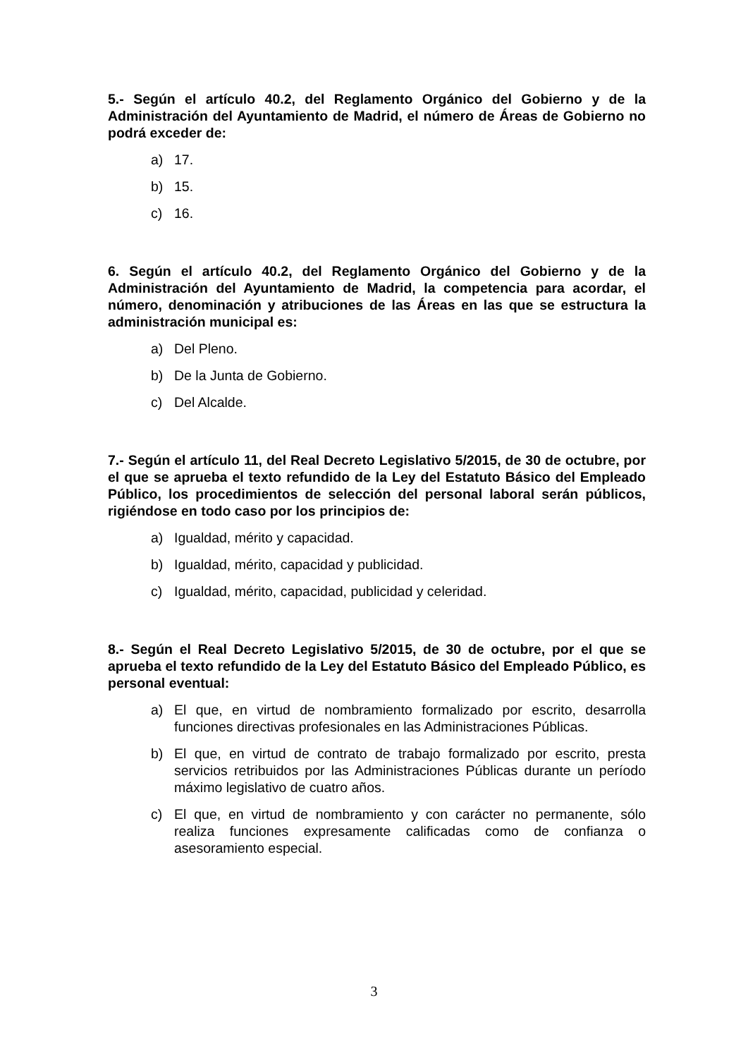5.- Según el artículo 40.2, del Reglamento Orgánico del Gobierno y de la Administración del Ayuntamiento de Madrid, el número de Áreas de Gobierno no podrá exceder de:
a) 17.
b) 15.
c) 16.
6. Según el artículo 40.2, del Reglamento Orgánico del Gobierno y de la Administración del Ayuntamiento de Madrid, la competencia para acordar, el número, denominación y atribuciones de las Áreas en las que se estructura la administración municipal es:
a) Del Pleno.
b) De la Junta de Gobierno.
c) Del Alcalde.
7.- Según el artículo 11, del Real Decreto Legislativo 5/2015, de 30 de octubre, por el que se aprueba el texto refundido de la Ley del Estatuto Básico del Empleado Público, los procedimientos de selección del personal laboral serán públicos, rigiéndose en todo caso por los principios de:
a) Igualdad, mérito y capacidad.
b) Igualdad, mérito, capacidad y publicidad.
c) Igualdad, mérito, capacidad, publicidad y celeridad.
8.- Según el Real Decreto Legislativo 5/2015, de 30 de octubre, por el que se aprueba el texto refundido de la Ley del Estatuto Básico del Empleado Público, es personal eventual:
a) El que, en virtud de nombramiento formalizado por escrito, desarrolla funciones directivas profesionales en las Administraciones Públicas.
b) El que, en virtud de contrato de trabajo formalizado por escrito, presta servicios retribuidos por las Administraciones Públicas durante un período máximo legislativo de cuatro años.
c) El que, en virtud de nombramiento y con carácter no permanente, sólo realiza funciones expresamente calificadas como de confianza o asesoramiento especial.
3